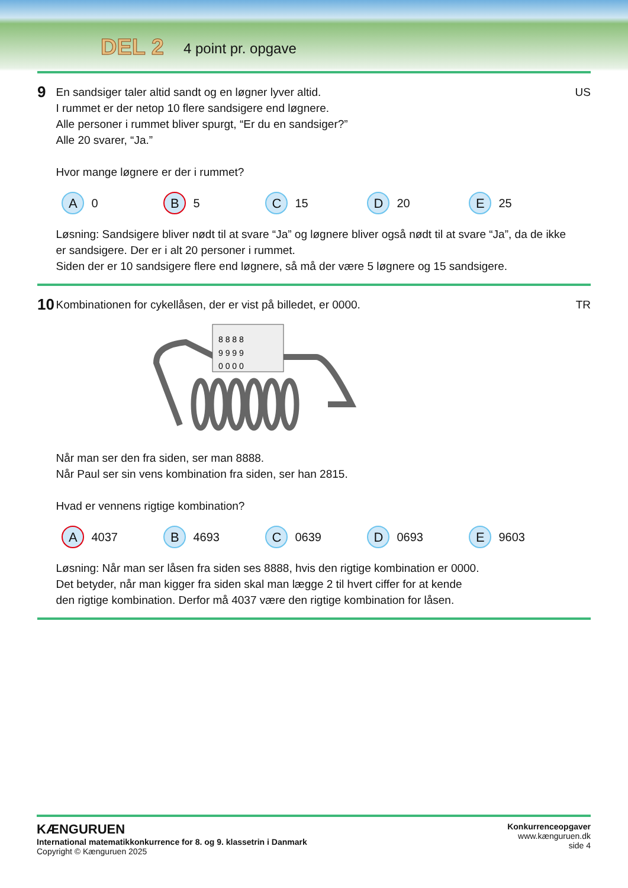DEL 2 4 point pr. opgave
9
En sandsiger taler altid sandt og en løgner lyver altid.
I rummet er der netop 10 flere sandsigere end løgnere.
Alle personer i rummet bliver spurgt, “Er du en sandsiger?”
Alle 20 svarer, “Ja.”
Hvor mange løgnere er der i rummet?
A 0
B 5
C 15
D 20
E 25
Løsning: Sandsigere bliver nødt til at svare “Ja” og løgnere bliver også nødt til at svare “Ja”, da de ikke er sandsigere. Der er i alt 20 personer i rummet.
Siden der er 10 sandsigere flere end løgnere, så må der være 5 løgnere og 15 sandsigere.
US
10
Kombinationen for cykellåsen, der er vist på billedet, er 0000.
8 8 8 8
9 9 9 9
0 0 0 0
Når man ser den fra siden, ser man 8888.
Når Paul ser sin vens kombination fra siden, ser han 2815.
Hvad er vennens rigtige kombination?
A 4037
B 4693
C 0639
D 0693
E 9603
Løsning: Når man ser låsen fra siden ses 8888, hvis den rigtige kombination er 0000.
Det betyder, når man kigger fra siden skal man lægge 2 til hvert ciffer for at kende
den rigtige kombination. Derfor må 4037 være den rigtige kombination for låsen.
TR
KÆNGURUEN
International matematikkonkurrence for 8. og 9. klassetrin i Danmark
Copyright © Kænguruen 2025
Konkurrenceopgaver
www.kænguruen.dk
side 4